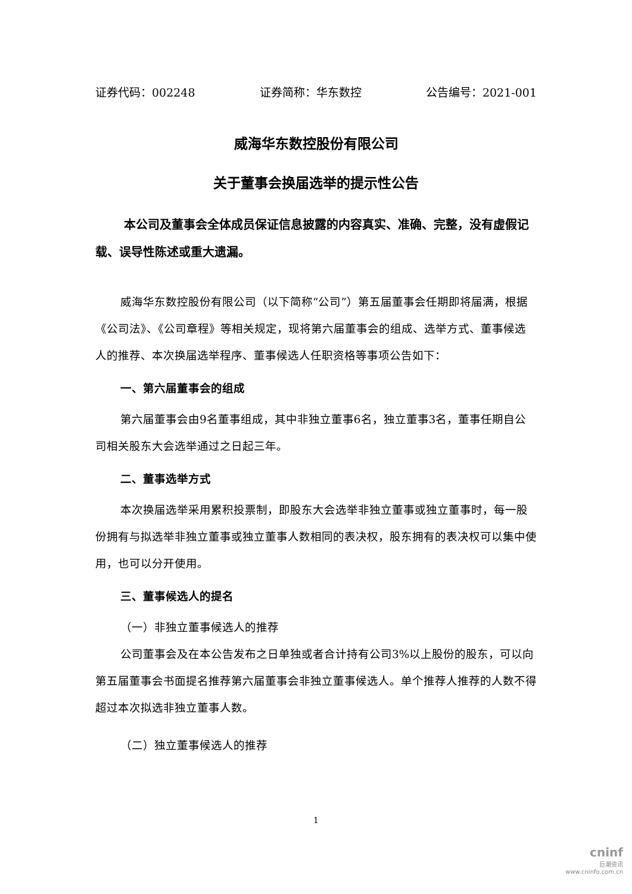证券代码：002248 证券简称：华东数控 公告编号：2021-001
威海华东数控股份有限公司
关于董事会换届选举的提示性公告
本公司及董事会全体成员保证信息披露的内容真实、准确、完整，没有虚假记载、误导性陈述或重大遗漏。
威海华东数控股份有限公司（以下简称“公司”）第五届董事会任期即将届满，根据《公司法》、《公司章程》等相关规定，现将第六届董事会的组成、选举方式、董事候选人的推荐、本次换届选举程序、董事候选人任职资格等事项公告如下：
一、第六届董事会的组成
第六届董事会由9名董事组成，其中非独立董事6名，独立董事3名，董事任期自公司相关股东大会选举通过之日起三年。
二、董事选举方式
本次换届选举采用累积投票制，即股东大会选举非独立董事或独立董事时，每一股份拥有与拟选举非独立董事或独立董事人数相同的表决权，股东拥有的表决权可以集中使用，也可以分开使用。
三、董事候选人的提名
（一）非独立董事候选人的推荐
公司董事会及在本公告发布之日单独或者合计持有公司3%以上股份的股东，可以向第五届董事会书面提名推荐第六届董事会非独立董事候选人。单个推荐人推荐的人数不得超过本次拟选非独立董事人数。
（二）独立董事候选人的推荐
1
cninf
巨潮资讯
www.cninfo.com.cn